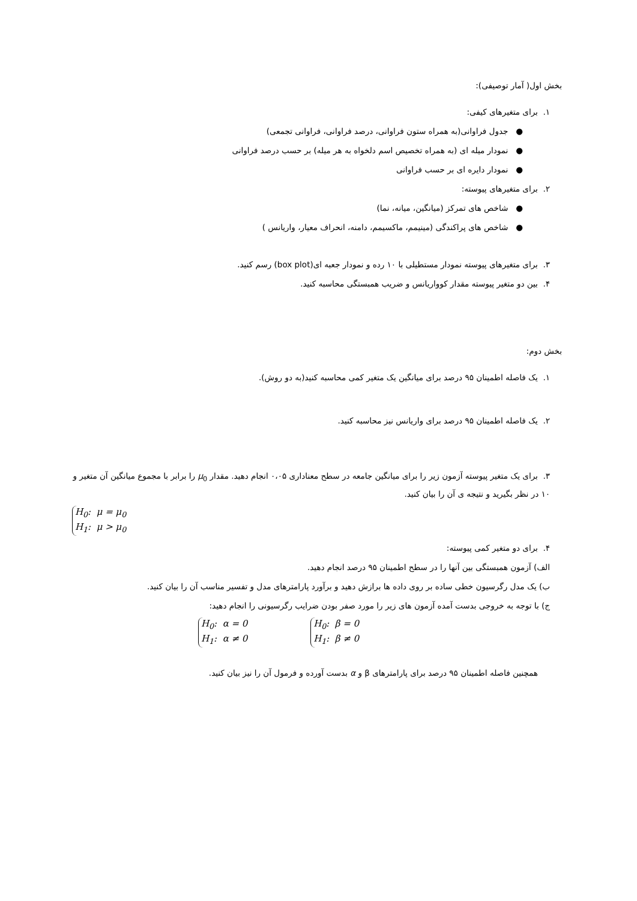بخش اول( آمار توصیفی):
۱. برای متغیرهای کیفی:
● جدول فراوانی(به همراه ستون فراوانی، درصد فراوانی، فراوانی تجمعی)
● نمودار میله ای (به همراه تخصیص اسم دلخواه به هر میله) بر حسب درصد فراوانی
● نمودار دایره ای بر حسب فراوانی
۲. برای متغیرهای پیوسته:
● شاخص های تمرکز (میانگین، میانه، نما)
● شاخص های پراکندگی (مینیمم، ماکسیمم، دامنه، انحراف معیار، واریانس )
۳. برای متغیرهای پیوسته نمودار مستطیلی با ۱۰ رده و نمودار جعبه ای(box plot) رسم کنید.
۴. بین دو متغیر پیوسته مقدار کوواریانس و ضریب همبستگی محاسبه کنید.
بخش دوم:
۱. یک فاصله اطمینان ۹۵ درصد برای میانگین یک متغیر کمی محاسبه کنید(به دو روش).
۲. یک فاصله اطمینان ۹۵ درصد برای واریانس نیز محاسبه کنید.
۳. برای یک متغیر پیوسته آزمون زیر را برای میانگین جامعه در سطح معناداری ۰،۰۵ انجام دهید. مقدار μ<sub>0</sub> را برابر با مجموع میانگین آن متغیر و ۱۰ در نظر بگیرید و نتیجه ی آن را بیان کنید.
H<sub>0</sub>: μ = μ<sub>0</sub>
H<sub>1</sub>: μ > μ<sub>0</sub>
۴. برای دو متغیر کمی پیوسته:
الف) آزمون همبستگی بین آنها را در سطح اطمینان ۹۵ درصد انجام دهید.
ب) یک مدل رگرسیون خطی ساده بر روی داده ها برازش دهید و برآورد پارامترهای مدل و تفسیر مناسب آن را بیان کنید.
ج) با توجه به خروجی بدست آمده آزمون های زیر را مورد صفر بودن ضرایب رگرسیونی را انجام دهید:
H<sub>0</sub>: α = 0
H<sub>1</sub>: α ≠ 0 H<sub>0</sub>: β = 0
H<sub>1</sub>: β ≠ 0
همچنین فاصله اطمینان ۹۵ درصد برای پارامترهای β و α بدست آورده و فرمول آن را نیز بیان کنید.